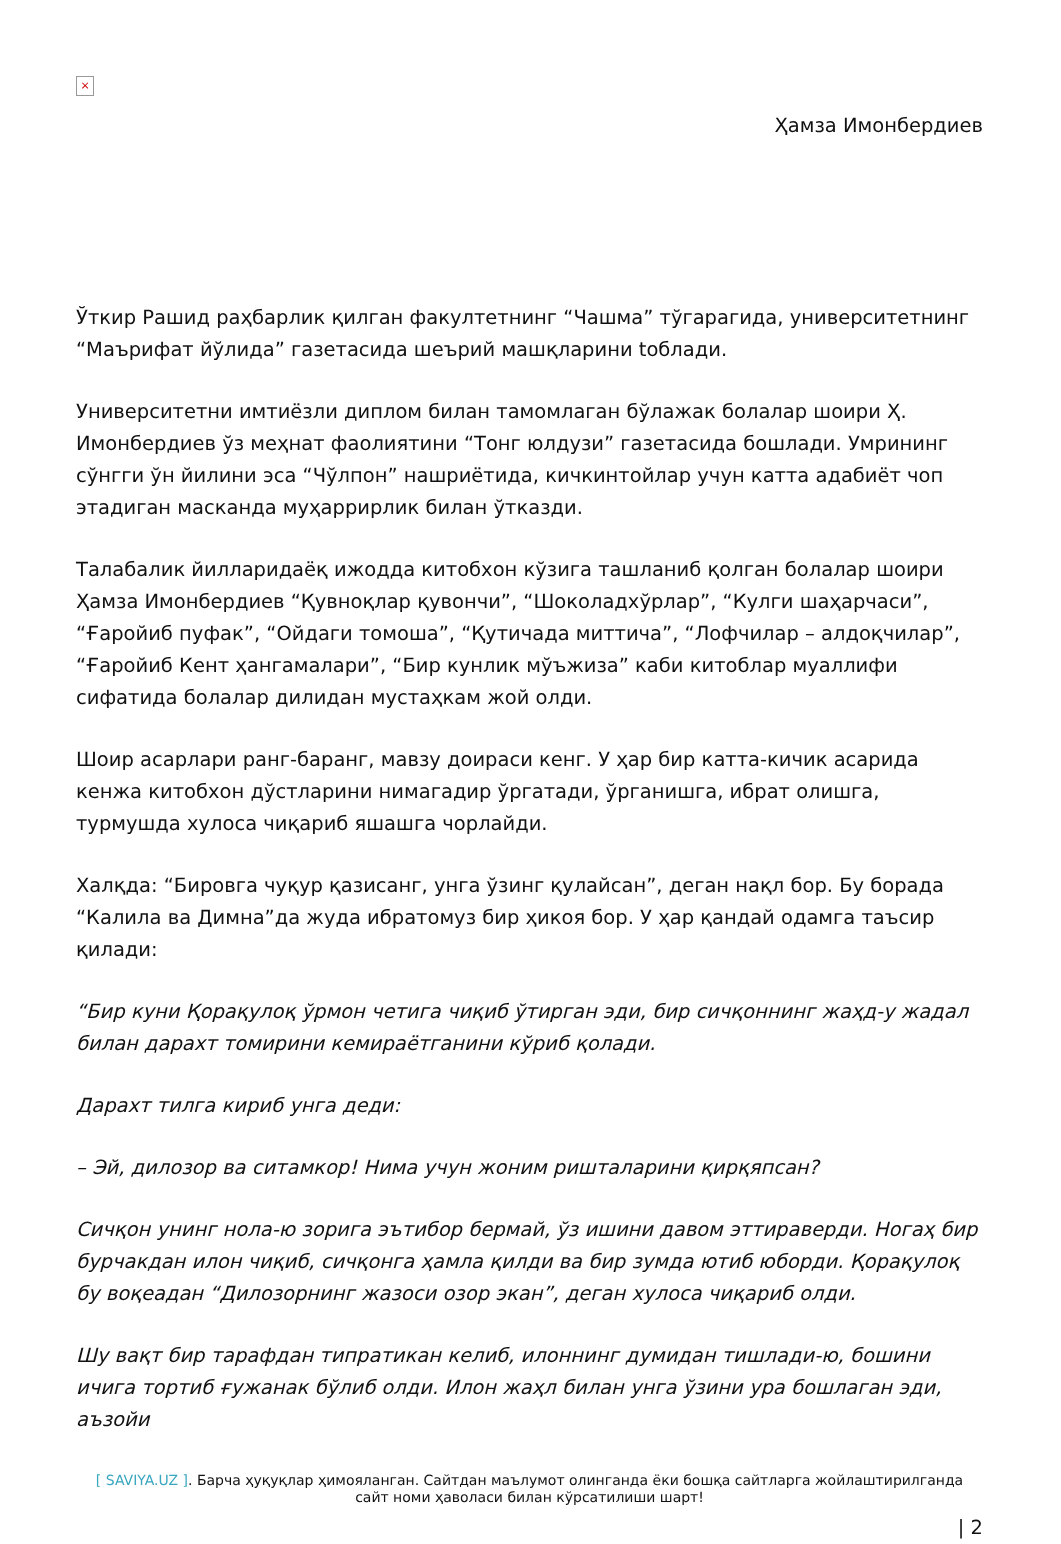×
Ҳамза Имонбердиев
Ўткир Рашид раҳбарлик қилган факултетнинг “Чашма” тўгарагида, университетнинг “Маърифат йўлида” газетасида шеърий машқларини toблади.
Университетни имтиёзли диплом билан тамомлаган бўлажак болалар шоири Ҳ. Имонбердиев ўз меҳнат фаолиятини “Тонг юлдузи” газетасида бошлади. Умрининг сўнгги ўн йилини эса “Чўлпон” нашриётида, кичкинтойлар учун катта адабиёт чоп этадиган масканда муҳаррирлик билан ўтказди.
Талабалик йилларидаёқ ижодда китобхон кўзига ташланиб қолган болалар шоири Ҳамза Имонбердиев “Қувноқлар қувончи”, “Шоколадхўрлар”, “Кулги шаҳарчаси”, “Ғаройиб пуфак”, “Ойдаги томоша”, “Қутичада миттича”, “Лофчилар – алдоқчилар”, “Ғаройиб Кент ҳангамалари”, “Бир кунлик мўъжиза” каби китоблар муаллифи сифатида болалар дилидан мустаҳкам жой олди.
Шоир асарлари ранг-баранг, мавзу доираси кенг. У ҳар бир катта-кичик асарида кенжа китобхон дўстларини нимагадир ўргатади, ўрганишга, ибрат олишга, турмушда хулоса чиқариб яшашга чорлайди.
Халқда: “Бировга чуқур қазисанг, унга ўзинг қулайсан”, деган нақл бор. Бу борада “Калила ва Димна”да жуда ибратомуз бир ҳикоя бор. У ҳар қандай одамга таъсир қилади:
“Бир куни Қорақулоқ ўрмон четига чиқиб ўтирган эди, бир сичқоннинг жаҳд-у жадал билан дарахт томирини кемираётганини кўриб қолади.
Дарахт тилга кириб унга деди:
– Эй, дилозор ва ситамкор! Нима учун жоним ришталарини қирқяпсан?
Сичқон унинг нола-ю зорига эътибор бермай, ўз ишини давом эттираверди. Ногаҳ бир бурчакдан илон чиқиб, сичқонга ҳамла қилди ва бир зумда ютиб юборди. Қорақулоқ бу воқеадан “Дилозорнинг жазоси озор экан”, деган хулоса чиқариб олди.
Шу вақт бир тарафдан типратикан келиб, илоннинг думидан тишлади-ю, бошини ичига тортиб ғужанак бўлиб олди. Илон жаҳл билан унга ўзини ура бошлаган эди, аъзойи
[ SAVIYA.UZ ]. Барча ҳуқуқлар ҳимояланган. Сайтдан маълумот олинганда ёки бошқа сайтларга жойлаштирилганда
сайт номи ҳаволаси билан кўрсатилиши шарт!
| 2